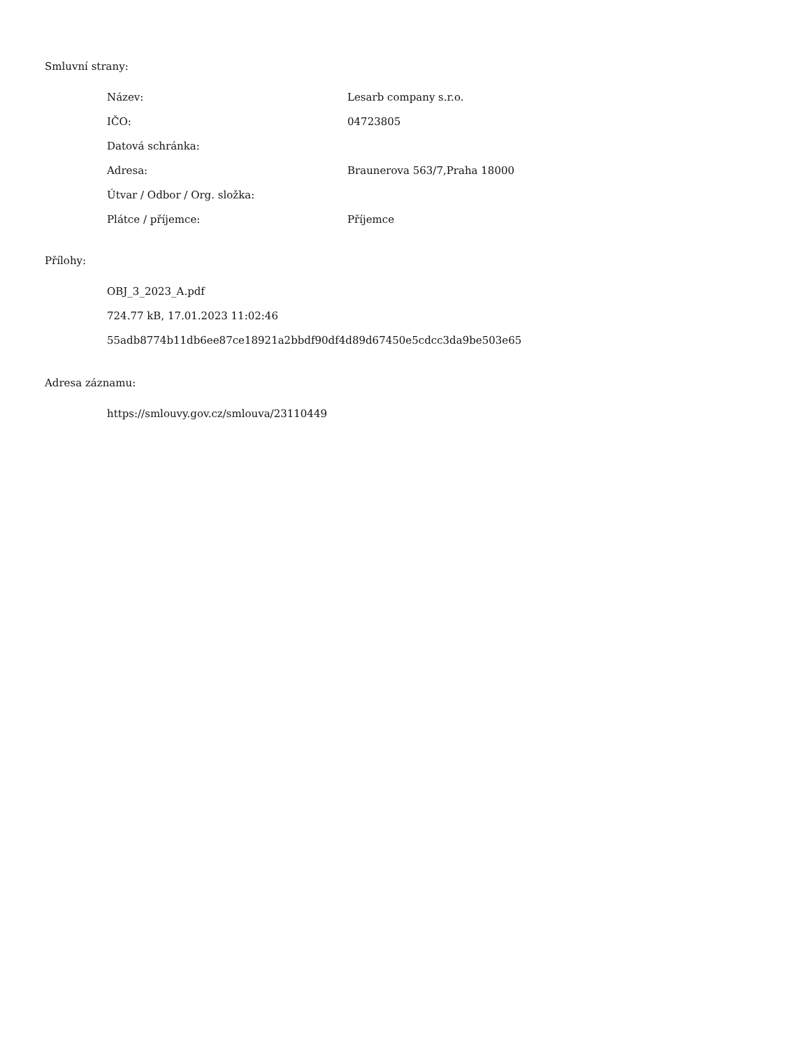Smluvní strany:
| Název: | Lesarb company s.r.o. |
| IČO: | 04723805 |
| Datová schránka: | |
| Adresa: | Braunerova 563/7,Praha 18000 |
| Útvar / Odbor / Org. složka: | |
| Plátce / příjemce: | Příjemce |
Přílohy:
OBJ_3_2023_A.pdf
724.77 kB, 17.01.2023 11:02:46
55adb8774b11db6ee87ce18921a2bbdf90df4d89d67450e5cdcc3da9be503e65
Adresa záznamu:
https://smlouvy.gov.cz/smlouva/23110449